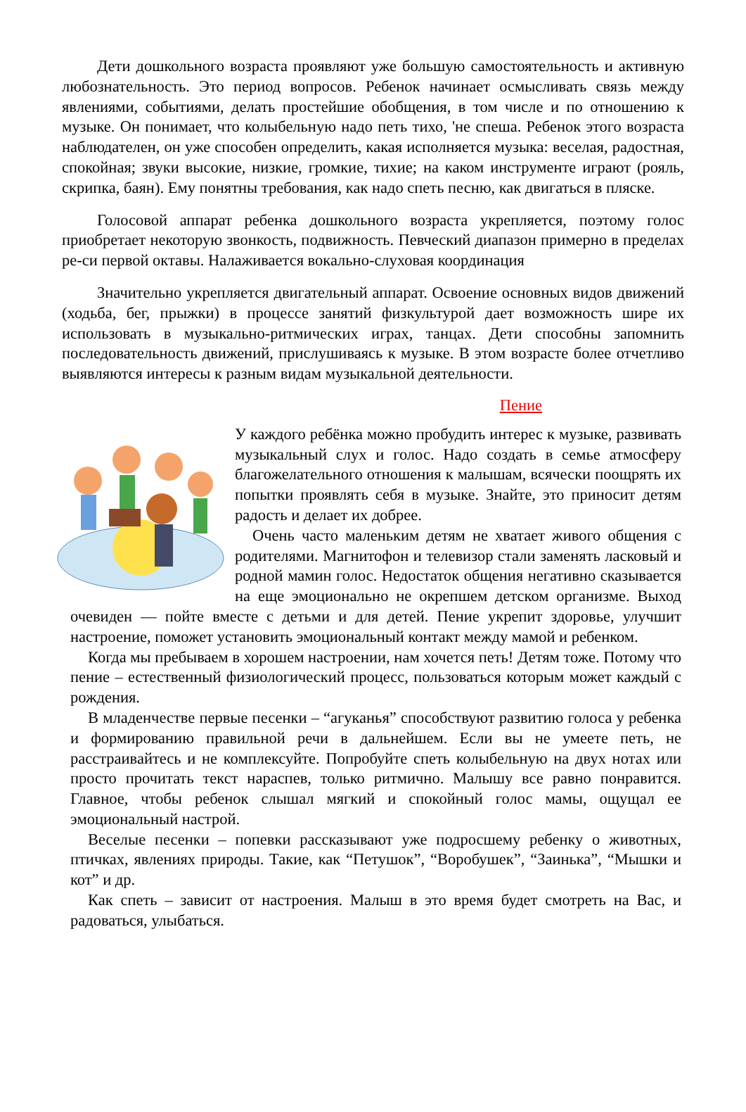Дети дошкольного возраста проявляют уже большую самостоятельность и активную любознательность. Это период вопросов. Ребенок начинает осмысливать связь между явлениями, событиями, делать простейшие обобщения, в том числе и по отношению к музыке. Он понимает, что колыбельную надо петь тихо, 'не спеша. Ребенок этого возраста наблюдателен, он уже способен определить, какая исполняется музыка: веселая, радостная, спокойная; звуки высокие, низкие, громкие, тихие; на каком инструменте играют (рояль, скрипка, баян). Ему понятны требования, как надо спеть песню, как двигаться в пляске.
Голосовой аппарат ребенка дошкольного возраста укрепляется, поэтому голос приобретает некоторую звонкость, подвижность. Певческий диапазон примерно в пределах ре-си первой октавы. Налаживается вокально-слуховая координация
Значительно укрепляется двигательный аппарат. Освоение основных видов движений (ходьба, бег, прыжки) в процессе занятий физкультурой дает возможность шире их использовать в музыкально-ритмических играх, танцах. Дети способны запомнить последовательность движений, прислушиваясь к музыке. В этом возрасте более отчетливо выявляются интересы к разным видам музыкальной деятельности.
Пение
У каждого ребёнка можно пробудить интерес к музыке, развивать музыкальный слух и голос. Надо создать в семье атмосферу благожелательного отношения к малышам, всячески поощрять их попытки проявлять себя в музыке. Знайте, это приносит детям радость и делает их добрее.
Очень часто маленьким детям не хватает живого общения с родителями. Магнитофон и телевизор стали заменять ласковый и родной мамин голос. Недостаток общения негативно сказывается на еще эмоционально не окрепшем детском организме. Выход очевиден — пойте вместе с детьми и для детей. Пение укрепит здоровье, улучшит настроение, поможет установить эмоциональный контакт между мамой и ребенком.
Когда мы пребываем в хорошем настроении, нам хочется петь! Детям тоже. Потому что пение – естественный физиологический процесс, пользоваться которым может каждый с рождения.
В младенчестве первые песенки – “агуканья” способствуют развитию голоса у ребенка и формированию правильной речи в дальнейшем. Если вы не умеете петь, не расстраивайтесь и не комплексуйте. Попробуйте спеть колыбельную на двух нотах или просто прочитать текст нараспев, только ритмично. Малышу все равно понравится. Главное, чтобы ребенок слышал мягкий и спокойный голос мамы, ощущал ее эмоциональный настрой.
Веселые песенки – попевки рассказывают уже подросшему ребенку о животных, птичках, явлениях природы. Такие, как “Петушок”, “Воробушек”, “Заинька”, “Мышки и кот” и др.
Как спеть – зависит от настроения. Малыш в это время будет смотреть на Вас, и радоваться, улыбаться.